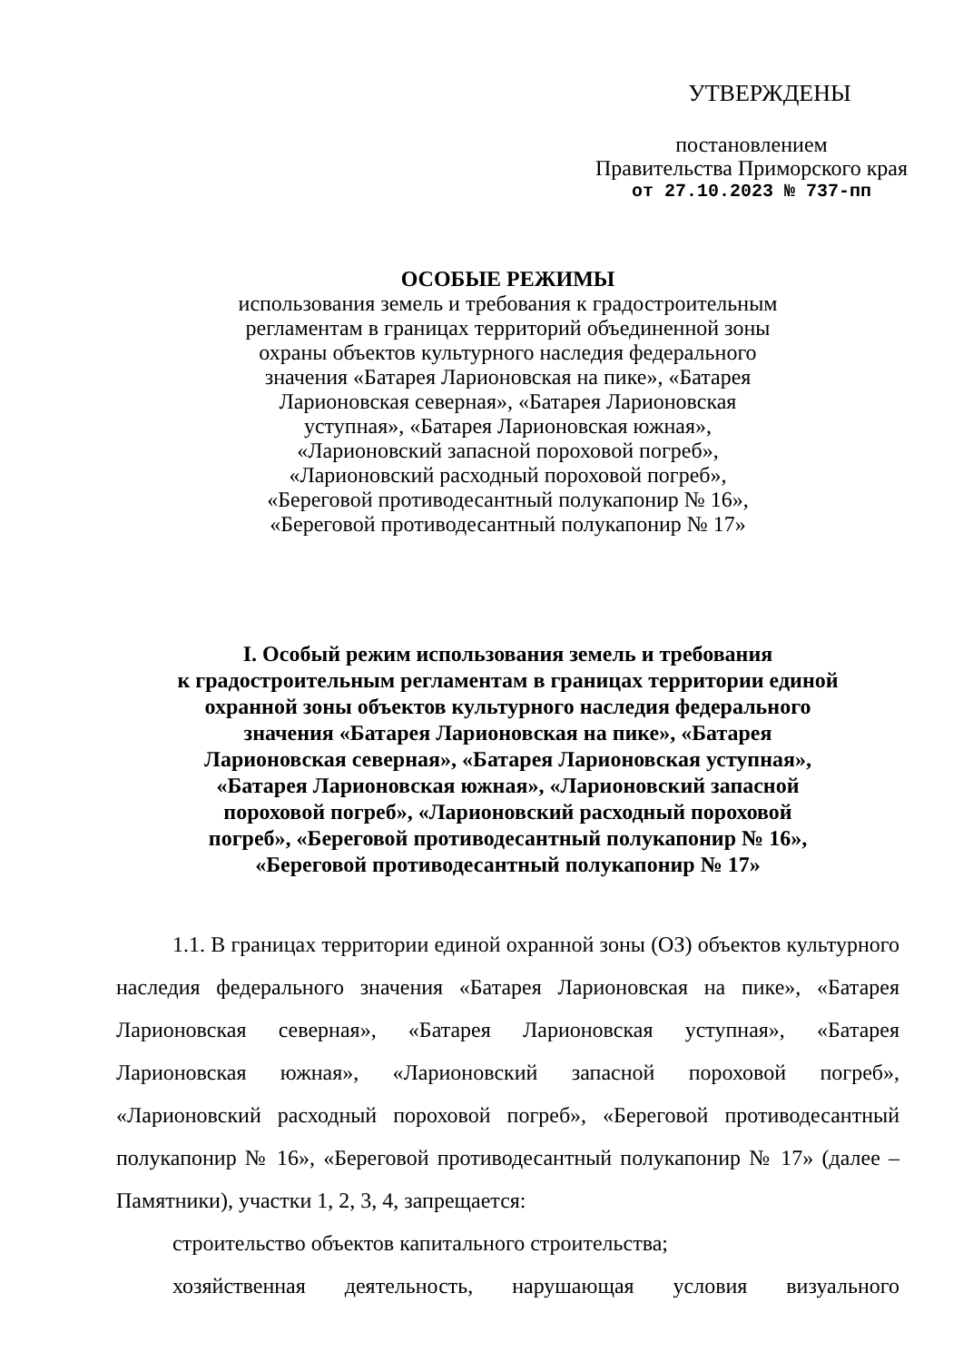УТВЕРЖДЕНЫ
постановлением
Правительства Приморского края
от 27.10.2023 № 737-пп
ОСОБЫЕ РЕЖИМЫ
использования земель и требования к градостроительным
регламентам в границах территорий объединенной зоны
охраны объектов культурного наследия федерального
значения «Батарея Ларионовская на пике», «Батарея
Ларионовская северная», «Батарея Ларионовская
уступная», «Батарея Ларионовская южная»,
«Ларионовский запасной пороховой погреб»,
«Ларионовский расходный пороховой погреб»,
«Береговой противодесантный полукапонир № 16»,
«Береговой противодесантный полукапонир № 17»
I. Особый режим использования земель и требования
к градостроительным регламентам в границах территории единой
охранной зоны объектов культурного наследия федерального
значения «Батарея Ларионовская на пике», «Батарея
Ларионовская северная», «Батарея Ларионовская уступная»,
«Батарея Ларионовская южная», «Ларионовский запасной
пороховой погреб», «Ларионовский расходный пороховой
погреб», «Береговой противодесантный полукапонир № 16»,
«Береговой противодесантный полукапонир № 17»
1.1. В границах территории единой охранной зоны (ОЗ) объектов культурного наследия федерального значения «Батарея Ларионовская на пике», «Батарея Ларионовская северная», «Батарея Ларионовская уступная», «Батарея Ларионовская южная», «Ларионовский запасной пороховой погреб», «Ларионовский расходный пороховой погреб», «Береговой противодесантный полукапонир № 16», «Береговой противодесантный полукапонир № 17» (далее – Памятники), участки 1, 2, 3, 4, запрещается:
строительство объектов капитального строительства;
хозяйственная деятельность, нарушающая условия визуального